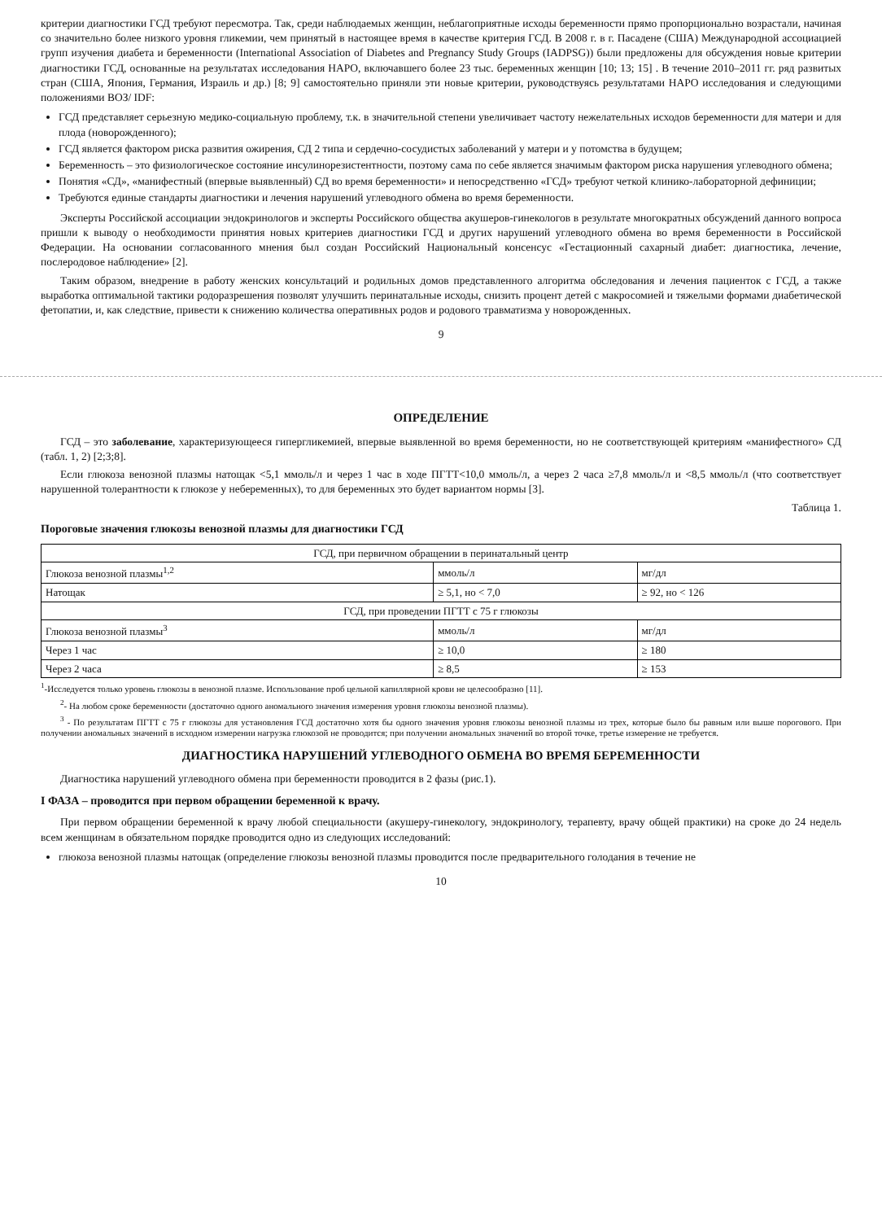критерии диагностики ГСД требуют пересмотра. Так, среди наблюдаемых женщин, неблагоприятные исходы беременности прямо пропорционально возрастали, начиная со значительно более низкого уровня гликемии, чем принятый в настоящее время в качестве критерия ГСД. В 2008 г. в г. Пасадене (США) Международной ассоциацией групп изучения диабета и беременности (International Association of Diabetes and Pregnancy Study Groups (IADPSG)) были предложены для обсуждения новые критерии диагностики ГСД, основанные на результатах исследования HAPO, включавшего более 23 тыс. беременных женщин [10; 13; 15] . В течение 2010–2011 гг. ряд развитых стран (США, Япония, Германия, Израиль и др.) [8; 9] самостоятельно приняли эти новые критерии, руководствуясь результатами HAPO исследования и следующими положениями ВОЗ/ IDF:
ГСД представляет серьезную медико-социальную проблему, т.к. в значительной степени увеличивает частоту нежелательных исходов беременности для матери и для плода (новорожденного);
ГСД является фактором риска развития ожирения, СД 2 типа и сердечно-сосудистых заболеваний у матери и у потомства в будущем;
Беременность – это физиологическое состояние инсулинорезистентности, поэтому сама по себе является значимым фактором риска нарушения углеводного обмена;
Понятия «СД», «манифестный (впервые выявленный) СД во время беременности» и непосредственно «ГСД» требуют четкой клинико-лабораторной дефиниции;
Требуются единые стандарты диагностики и лечения нарушений углеводного обмена во время беременности.
Эксперты Российской ассоциации эндокринологов и эксперты Российского общества акушеров-гинекологов в результате многократных обсуждений данного вопроса пришли к выводу о необходимости принятия новых критериев диагностики ГСД и других нарушений углеводного обмена во время беременности в Российской Федерации. На основании согласованного мнения был создан Российский Национальный консенсус «Гестационный сахарный диабет: диагностика, лечение, послеродовое наблюдение» [2].
Таким образом, внедрение в работу женских консультаций и родильных домов представленного алгоритма обследования и лечения пациенток с ГСД, а также выработка оптимальной тактики родоразрешения позволят улучшить перинатальные исходы, снизить процент детей с макросомией и тяжелыми формами диабетической фетопатии, и, как следствие, привести к снижению количества оперативных родов и родового травматизма у новорожденных.
9
ОПРЕДЕЛЕНИЕ
ГСД – это заболевание, характеризующееся гипергликемией, впервые выявленной во время беременности, но не соответствующей критериям «манифестного» СД (табл. 1, 2) [2;3;8].
Если глюкоза венозной плазмы натощак <5,1 ммоль/л и через 1 час в ходе ПГТТ<10,0 ммоль/л, а через 2 часа ≥7,8 ммоль/л и <8,5 ммоль/л (что соответствует нарушенной толерантности к глюкозе у небеременных), то для беременных это будет вариантом нормы [3].
Таблица 1.
Пороговые значения глюкозы венозной плазмы для диагностики ГСД
| ГСД, при первичном обращении в перинатальный центр | | |
| --- | --- | --- |
| Глюкоза венозной плазмы<sup>1,2</sup> | ммоль/л | мг/дл |
| Натощак | ≥ 5,1, но < 7,0 | ≥ 92, но < 126 |
| ГСД, при проведении ПГТТ с 75 г глюкозы | | |
| Глюкоза венозной плазмы<sup>3</sup> | ммоль/л | мг/дл |
| Через 1 час | ≥ 10,0 | ≥ 180 |
| Через 2 часа | ≥ 8,5 | ≥ 153 |
<sup>1</sup>-Исследуется только уровень глюкозы в венозной плазме. Использование проб цельной капиллярной крови не целесообразно [11].
<sup>2</sup>- На любом сроке беременности (достаточно одного аномального значения измерения уровня глюкозы венозной плазмы).
<sup>3</sup> - По результатам ПГТТ с 75 г глюкозы для установления ГСД достаточно хотя бы одного значения уровня глюкозы венозной плазмы из трех, которые было бы равным или выше порогового. При получении аномальных значений в исходном измерении нагрузка глюкозой не проводится; при получении аномальных значений во второй точке, третье измерение не требуется.
ДИАГНОСТИКА НАРУШЕНИЙ УГЛЕВОДНОГО ОБМЕНА ВО ВРЕМЯ БЕРЕМЕННОСТИ
Диагностика нарушений углеводного обмена при беременности проводится в 2 фазы (рис.1).
I ФАЗА – проводится при первом обращении беременной к врачу.
При первом обращении беременной к врачу любой специальности (акушеру-гинекологу, эндокринологу, терапевту, врачу общей практики) на сроке до 24 недель всем женщинам в обязательном порядке проводится одно из следующих исследований:
глюкоза венозной плазмы натощак (определение глюкозы венозной плазмы проводится после предварительного голодания в течение не
10